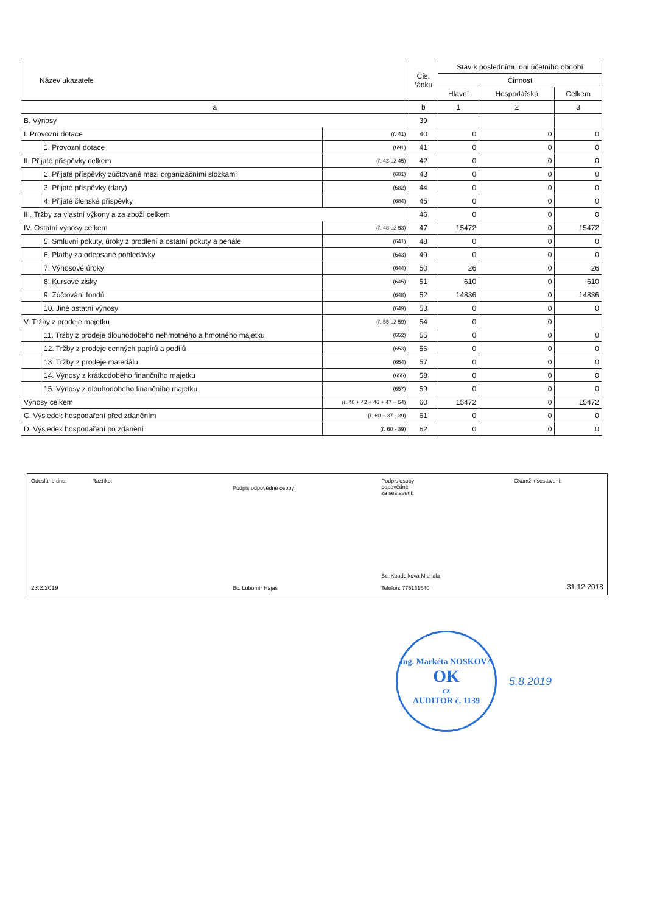| Název ukazatele | | | Čís. řádku | Stav k poslednímu dni účetního období | | |
| --- | --- | --- | --- | --- | --- | --- |
| | | | | Činnost | | |
| | | | | Hlavní | Hospodářská | Celkem |
| a | | | b | 1 | 2 | 3 |
| B. Výnosy | | | 39 | | | |
| I. Provozní dotace | | (ř. 41) | 40 | 0 | 0 | 0 |
| | 1. Provozní dotace | (691) | 41 | 0 | 0 | 0 |
| II. Přijaté příspěvky celkem | | (ř. 43 až 45) | 42 | 0 | 0 | 0 |
| | 2. Přijaté příspěvky zúčtované mezi organizačními složkami | (681) | 43 | 0 | 0 | 0 |
| | 3. Přijaté příspěvky (dary) | (682) | 44 | 0 | 0 | 0 |
| | 4. Přijaté členské příspěvky | (684) | 45 | 0 | 0 | 0 |
| III. Tržby za vlastní výkony a za zboží celkem | | | 46 | 0 | 0 | 0 |
| IV. Ostatní výnosy celkem | | (ř. 48 až 53) | 47 | 15472 | 0 | 15472 |
| | 5. Smluvní pokuty, úroky z prodlení a ostatní pokuty a penále | (641) | 48 | 0 | 0 | 0 |
| | 6. Platby za odepsané pohledávky | (643) | 49 | 0 | 0 | 0 |
| | 7. Výnosové úroky | (644) | 50 | 26 | 0 | 26 |
| | 8. Kursové zisky | (645) | 51 | 610 | 0 | 610 |
| | 9. Zúčtování fondů | (648) | 52 | 14836 | 0 | 14836 |
| | 10. Jiné ostatní výnosy | (649) | 53 | 0 | 0 | 0 |
| V. Tržby z prodeje majetku | | (ř. 55 až 59) | 54 | 0 | 0 | |
| | 11. Tržby z prodeje dlouhodobého nehmotného a hmotného majetku | (652) | 55 | 0 | 0 | 0 |
| | 12. Tržby z prodeje cenných papírů a podílů | (653) | 56 | 0 | 0 | 0 |
| | 13. Tržby z prodeje materiálu | (654) | 57 | 0 | 0 | 0 |
| | 14. Výnosy z krátkodobého finančního majetku | (655) | 58 | 0 | 0 | 0 |
| | 15. Výnosy z dlouhodobého finančního majetku | (657) | 59 | 0 | 0 | 0 |
| Výnosy celkem | | (ř. 40 + 42 + 46 + 47 + 54) | 60 | 15472 | 0 | 15472 |
| C. Výsledek hospodaření před zdaněním | | (ř. 60 + 37 - 39) | 61 | 0 | 0 | 0 |
| D. Výsledek hospodaření po zdanění | | (ř. 60 - 39) | 62 | 0 | 0 | 0 |
Odesláno dne:
23.2.2019
Razítko:
Podpis odpovědné osoby:
Bc. Lubomír Hajas
Podpis osoby
odpovědné
za sestavení:
Bc. Koudelková Michala
Telefon: 775131540
Okamžik sestavení:
31.12.2018
Ing. Markéta NOSKOVÁ
OK
cz
AUDITOR č. 1139
5.8.2019